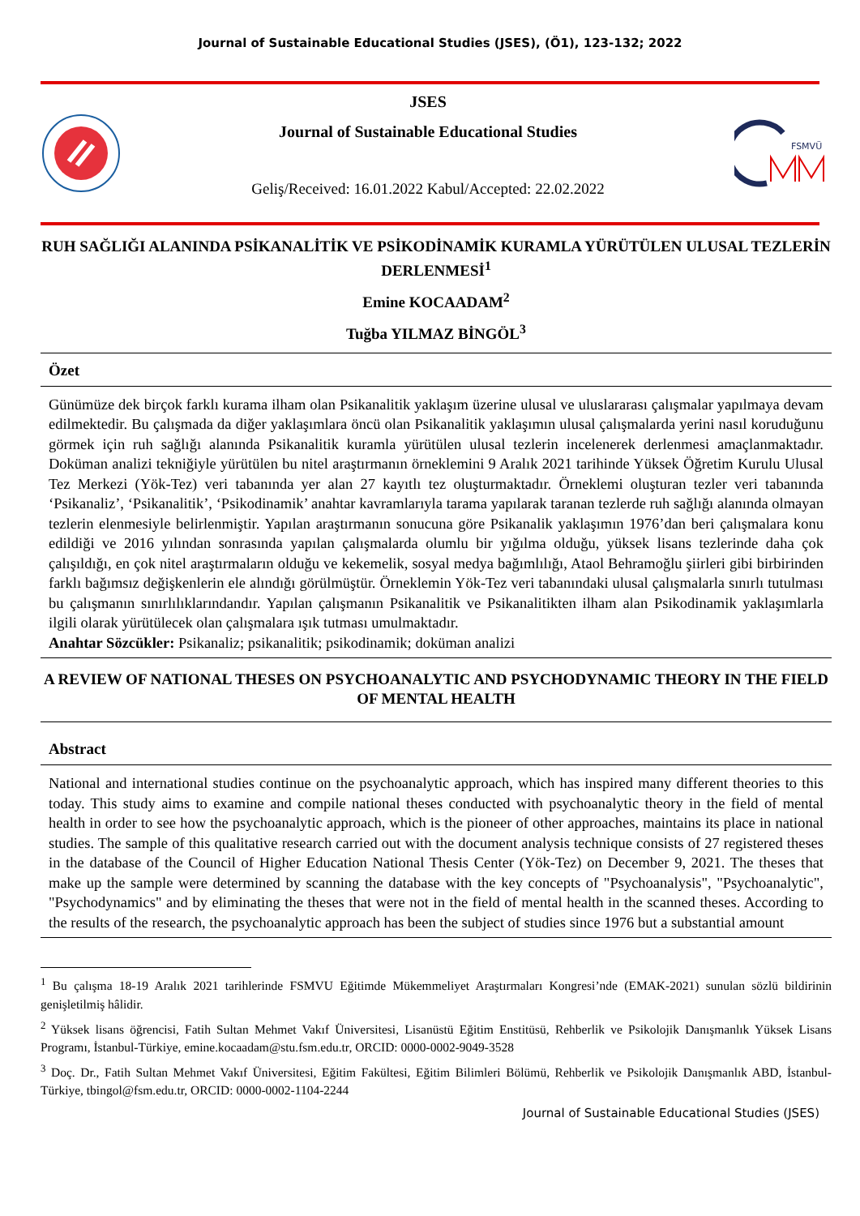Journal of Sustainable Educational Studies (JSES), (Ö1), 123-132; 2022
JSES
Journal of Sustainable Educational Studies
Geliş/Received: 16.01.2022 Kabul/Accepted: 22.02.2022
FSMVÜ
RUH SAĞLIĞI ALANINDA PSİKANALİTİK VE PSİKODİNAMİK KURAMLA YÜRÜTÜLEN ULUSAL TEZLERİN DERLENMESİ<sup>1</sup>
Emine KOCAADAM<sup>2</sup>
Tuğba YILMAZ BİNGÖL<sup>3</sup>
Özet
Günümüze dek birçok farklı kurama ilham olan Psikanalitik yaklaşım üzerine ulusal ve uluslararası çalışmalar yapılmaya devam edilmektedir. Bu çalışmada da diğer yaklaşımlara öncü olan Psikanalitik yaklaşımın ulusal çalışmalarda yerini nasıl koruduğunu görmek için ruh sağlığı alanında Psikanalitik kuramla yürütülen ulusal tezlerin incelenerek derlenmesi amaçlanmaktadır. Doküman analizi tekniğiyle yürütülen bu nitel araştırmanın örneklemini 9 Aralık 2021 tarihinde Yüksek Öğretim Kurulu Ulusal Tez Merkezi (Yök-Tez) veri tabanında yer alan 27 kayıtlı tez oluşturmaktadır. Örneklemi oluşturan tezler veri tabanında ‘Psikanaliz’, ‘Psikanalitik’, ‘Psikodinamik’ anahtar kavramlarıyla tarama yapılarak taranan tezlerde ruh sağlığı alanında olmayan tezlerin elenmesiyle belirlenmiştir. Yapılan araştırmanın sonucuna göre Psikanalik yaklaşımın 1976’dan beri çalışmalara konu edildiği ve 2016 yılından sonrasında yapılan çalışmalarda olumlu bir yığılma olduğu, yüksek lisans tezlerinde daha çok çalışıldığı, en çok nitel araştırmaların olduğu ve kekemelik, sosyal medya bağımlılığı, Ataol Behramoğlu şiirleri gibi birbirinden farklı bağımsız değişkenlerin ele alındığı görülmüştür. Örneklemin Yök-Tez veri tabanındaki ulusal çalışmalarla sınırlı tutulması bu çalışmanın sınırlılıklarındandır. Yapılan çalışmanın Psikanalitik ve Psikanalitikten ilham alan Psikodinamik yaklaşımlarla ilgili olarak yürütülecek olan çalışmalara ışık tutması umulmaktadır.
Anahtar Sözcükler: Psikanaliz; psikanalitik; psikodinamik; doküman analizi
A REVIEW OF NATIONAL THESES ON PSYCHOANALYTIC AND PSYCHODYNAMIC THEORY IN THE FIELD OF MENTAL HEALTH
Abstract
National and international studies continue on the psychoanalytic approach, which has inspired many different theories to this today. This study aims to examine and compile national theses conducted with psychoanalytic theory in the field of mental health in order to see how the psychoanalytic approach, which is the pioneer of other approaches, maintains its place in national studies. The sample of this qualitative research carried out with the document analysis technique consists of 27 registered theses in the database of the Council of Higher Education National Thesis Center (Yök-Tez) on December 9, 2021. The theses that make up the sample were determined by scanning the database with the key concepts of "Psychoanalysis", "Psychoanalytic", "Psychodynamics" and by eliminating the theses that were not in the field of mental health in the scanned theses. According to the results of the research, the psychoanalytic approach has been the subject of studies since 1976 but a substantial amount
<sup>1</sup> Bu çalışma 18-19 Aralık 2021 tarihlerinde FSMVU Eğitimde Mükemmeliyet Araştırmaları Kongresi’nde (EMAK-2021) sunulan sözlü bildirinin genişletilmiş hâlidir.
<sup>2</sup> Yüksek lisans öğrencisi, Fatih Sultan Mehmet Vakıf Üniversitesi, Lisanüstü Eğitim Enstitüsü, Rehberlik ve Psikolojik Danışmanlık Yüksek Lisans Programı, İstanbul-Türkiye, emine.kocaadam@stu.fsm.edu.tr, ORCID: 0000-0002-9049-3528
<sup>3</sup> Doç. Dr., Fatih Sultan Mehmet Vakıf Üniversitesi, Eğitim Fakültesi, Eğitim Bilimleri Bölümü, Rehberlik ve Psikolojik Danışmanlık ABD, İstanbul-Türkiye, tbingol@fsm.edu.tr, ORCID: 0000-0002-1104-2244
Journal of Sustainable Educational Studies (JSES)